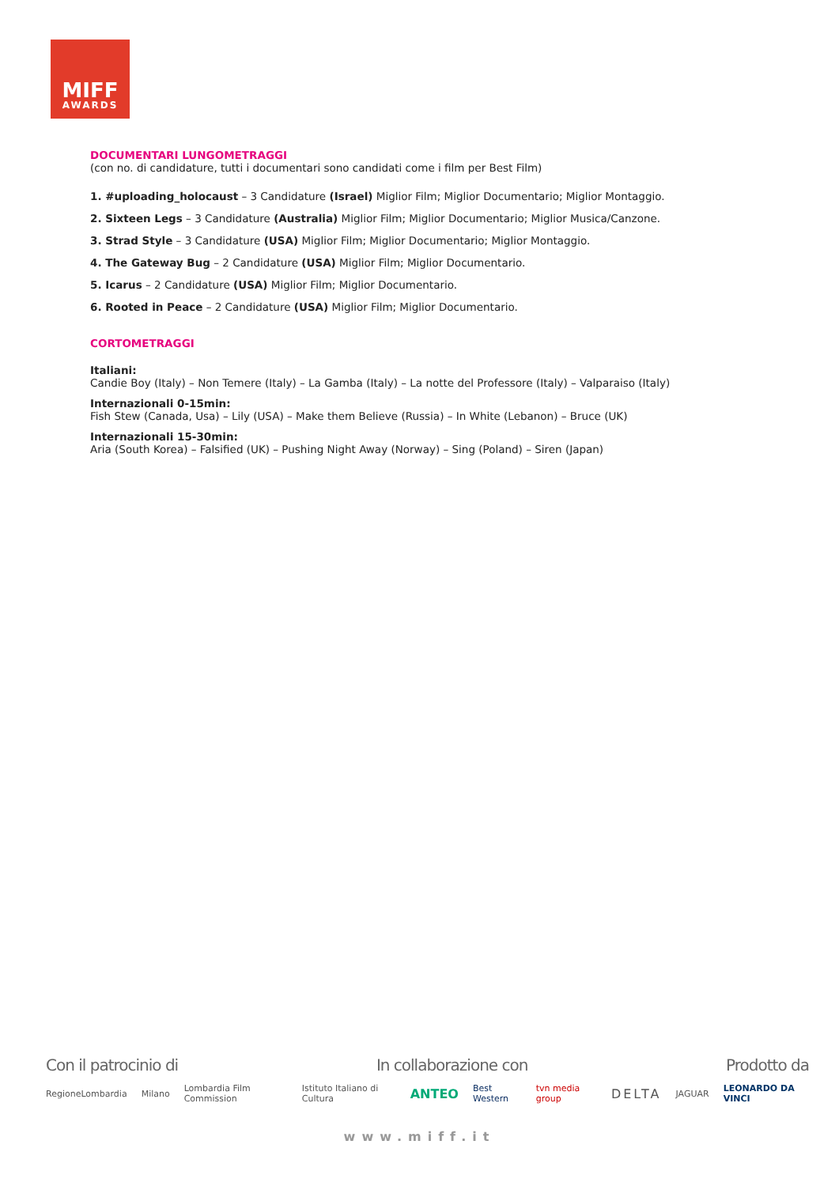MIFF
AWARDS
DOCUMENTARI LUNGOMETRAGGI
(con no. di candidature, tutti i documentari sono candidati come i film per Best Film)
1. #uploading_holocaust – 3 Candidature (Israel) Miglior Film; Miglior Documentario; Miglior Montaggio.
2. Sixteen Legs – 3 Candidature (Australia) Miglior Film; Miglior Documentario; Miglior Musica/Canzone.
3. Strad Style – 3 Candidature (USA) Miglior Film; Miglior Documentario; Miglior Montaggio.
4. The Gateway Bug – 2 Candidature (USA) Miglior Film; Miglior Documentario.
5. Icarus – 2 Candidature (USA) Miglior Film; Miglior Documentario.
6. Rooted in Peace – 2 Candidature (USA) Miglior Film; Miglior Documentario.
CORTOMETRAGGI
Italiani:
Candie Boy (Italy) – Non Temere (Italy) – La Gamba (Italy) – La notte del Professore (Italy) – Valparaiso (Italy)
Internazionali 0-15min:
Fish Stew (Canada, Usa) – Lily (USA) – Make them Believe (Russia) – In White (Lebanon) – Bruce (UK)
Internazionali 15-30min:
Aria (South Korea) – Falsified (UK) – Pushing Night Away (Norway) – Sing (Poland) – Siren (Japan)
Con il patrocinio di In collaborazione con Prodotto da
RegioneLombardia Milano Lombardia Film Commission Istituto Italiano di Cultura ANTEO Best Western tvn media group DELTA JAGUAR LEONARDO DA VINCI
www.miff.it